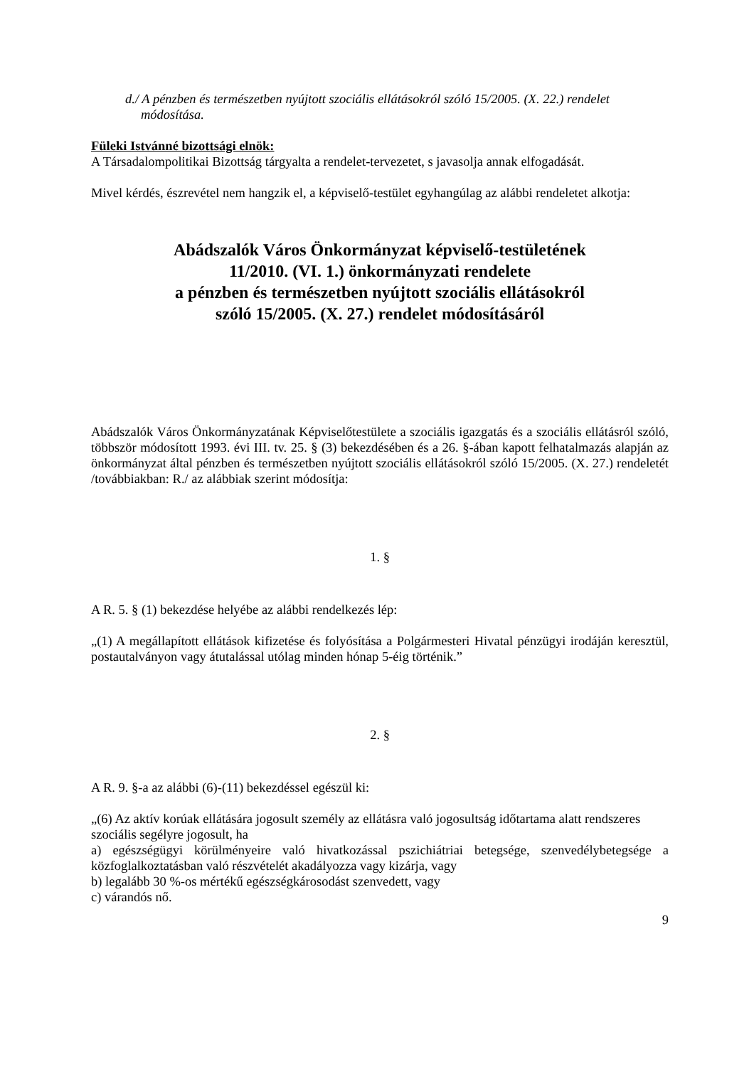d./ A pénzben és természetben nyújtott szociális ellátásokról szóló 15/2005. (X. 22.) rendelet módosítása.
Füleki Istvánné bizottsági elnök:
A Társadalompolitikai Bizottság tárgyalta a rendelet-tervezetet, s javasolja annak elfogadását.
Mivel kérdés, észrevétel nem hangzik el, a képviselő-testület egyhangúlag az alábbi rendeletet alkotja:
Abádszalók Város Önkormányzat képviselő-testületének
11/2010. (VI. 1.) önkormányzati rendelete
a pénzben és természetben nyújtott szociális ellátásokról
szóló 15/2005. (X. 27.) rendelet módosításáról
Abádszalók Város Önkormányzatának Képviselőtestülete a szociális igazgatás és a szociális ellátásról szóló, többször módosított 1993. évi III. tv. 25. § (3) bekezdésében és a 26. §-ában kapott felhatalmazás alapján az önkormányzat által pénzben és természetben nyújtott szociális ellátásokról szóló 15/2005. (X. 27.) rendeletét /továbbiakban: R./ az alábbiak szerint módosítja:
1. §
A R. 5. § (1) bekezdése helyébe az alábbi rendelkezés lép:
„(1) A megállapított ellátások kifizetése és folyósítása a Polgármesteri Hivatal pénzügyi irodáján keresztül, postautalványon vagy átutalással utólag minden hónap 5-éig történik.”
2. §
A R. 9. §-a az alábbi (6)-(11) bekezdéssel egészül ki:
„(6) Az aktív korúak ellátására jogosult személy az ellátásra való jogosultság időtartama alatt rendszeres szociális segélyre jogosult, ha
a) egészségügyi körülményeire való hivatkozással pszichiátriai betegsége, szenvedélybetegsége a közfoglalkoztatásban való részvételét akadályozza vagy kizárja, vagy
b) legalább 30 %-os mértékű egészségkárosodást szenvedett, vagy
c) várandós nő.
9